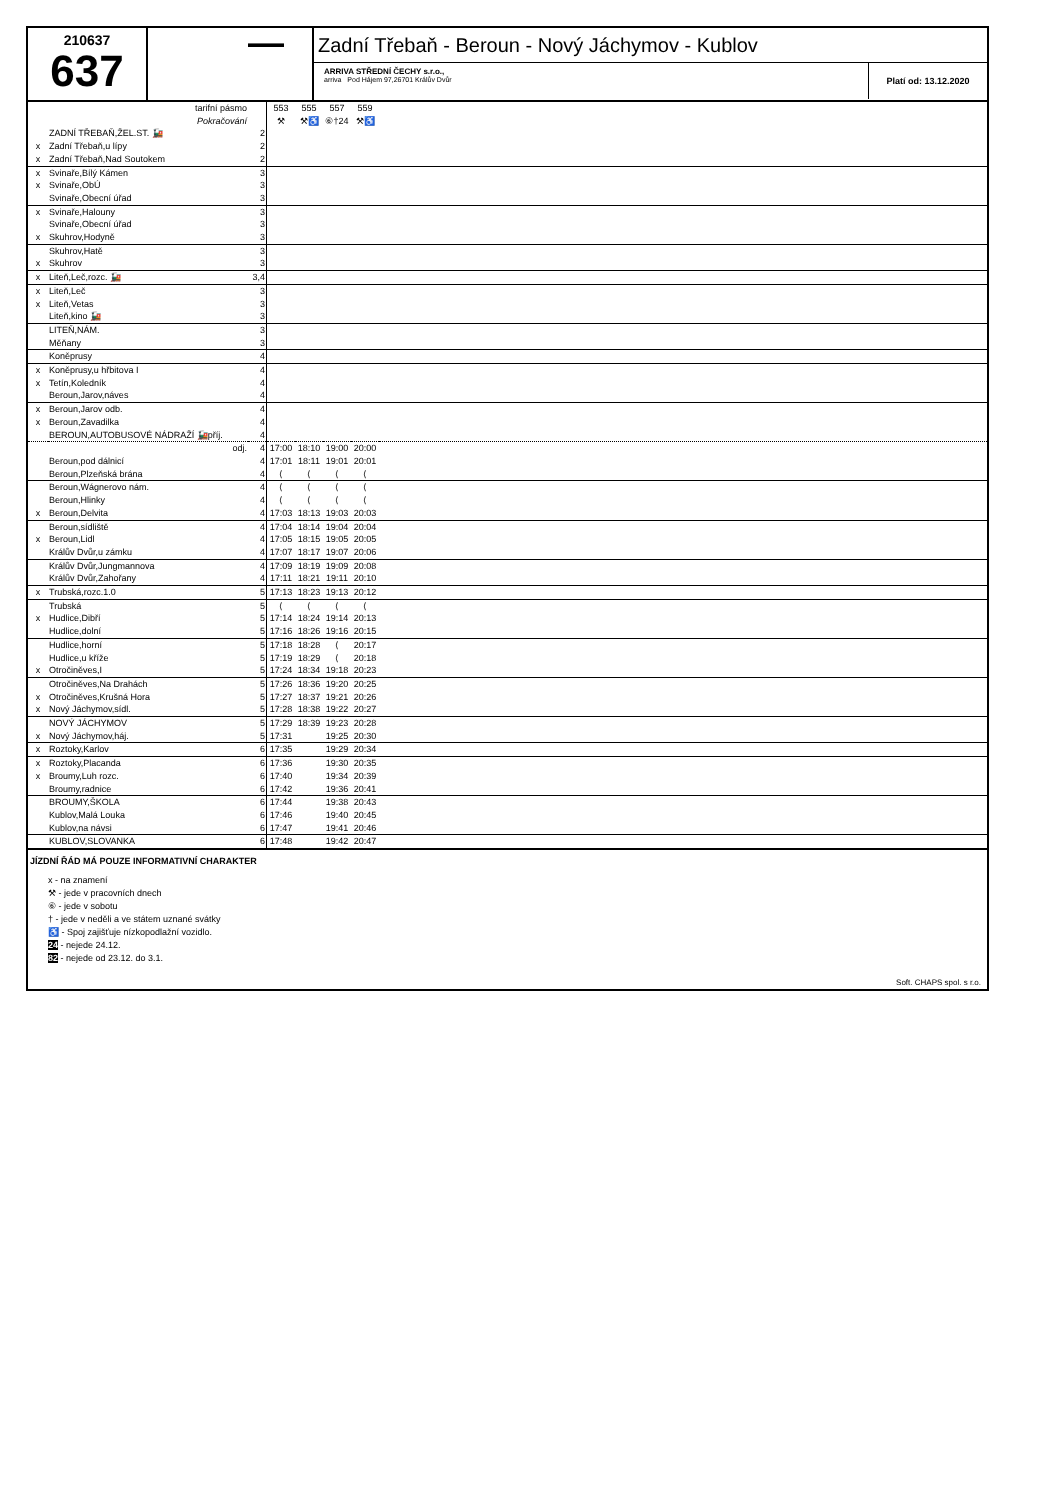210637
637
▬▬▬
Zadní Třebaň - Beroun - Nový Jáchymov - Kublov
ARRIVA STŘEDNÍ ČECHY s.r.o.,
arriva Pod Hájem 97,26701 Králův Dvůr
Platí od: 13.12.2020
| | tarifní pásmo | | 553 | 555 | 557 | 559 | |
| | Pokračování | | ⚒ | ⚒♿ | ⑥†24 | ⚒♿ | |
| | ZADNÍ TŘEBAŇ,ŽEL.ST. 🚂 | 2 | | | | | |
| x | Zadní Třebaň,u lípy | 2 | | | | | |
| x | Zadní Třebaň,Nad Soutokem | 2 | | | | | |
| x | Svinaře,Bílý Kámen | 3 | | | | | |
| x | Svinaře,ObÚ | 3 | | | | | |
| | Svinaře,Obecní úřad | 3 | | | | | |
| x | Svinaře,Halouny | 3 | | | | | |
| | Svinaře,Obecní úřad | 3 | | | | | |
| x | Skuhrov,Hodyně | 3 | | | | | |
| | Skuhrov,Hatě | 3 | | | | | |
| x | Skuhrov | 3 | | | | | |
| x | Liteň,Leč,rozc. 🚂 | 3,4 | | | | | |
| x | Liteň,Leč | 3 | | | | | |
| x | Liteň,Vetas | 3 | | | | | |
| | Liteň,kino 🚂 | 3 | | | | | |
| | LITEŇ,NÁM. | 3 | | | | | |
| | Měňany | 3 | | | | | |
| | Koněprusy | 4 | | | | | |
| x | Koněprusy,u hřbitova I | 4 | | | | | |
| x | Tetín,Koledník | 4 | | | | | |
| | Beroun,Jarov,náves | 4 | | | | | |
| x | Beroun,Jarov odb. | 4 | | | | | |
| x | Beroun,Zavadilka | 4 | | | | | |
| | BEROUN,AUTOBUSOVÉ NÁDRAŽÍ 🚂příj. | 4 | | | | | |
| | odj. | 4 | 17:00 | 18:10 | 19:00 | 20:00 | |
| | Beroun,pod dálnicí | 4 | 17:01 | 18:11 | 19:01 | 20:01 | |
| | Beroun,Plzeňská brána | 4 | ⟨ | ⟨ | ⟨ | ⟨ | |
| | Beroun,Wágnerovo nám. | 4 | ⟨ | ⟨ | ⟨ | ⟨ | |
| | Beroun,Hlinky | 4 | ⟨ | ⟨ | ⟨ | ⟨ | |
| x | Beroun,Delvita | 4 | 17:03 | 18:13 | 19:03 | 20:03 | |
| | Beroun,sídliště | 4 | 17:04 | 18:14 | 19:04 | 20:04 | |
| x | Beroun,Lidl | 4 | 17:05 | 18:15 | 19:05 | 20:05 | |
| | Králův Dvůr,u zámku | 4 | 17:07 | 18:17 | 19:07 | 20:06 | |
| | Králův Dvůr,Jungmannova | 4 | 17:09 | 18:19 | 19:09 | 20:08 | |
| | Králův Dvůr,Zahořany | 4 | 17:11 | 18:21 | 19:11 | 20:10 | |
| x | Trubská,rozc.1.0 | 5 | 17:13 | 18:23 | 19:13 | 20:12 | |
| | Trubská | 5 | ⟨ | ⟨ | ⟨ | ⟨ | |
| x | Hudlice,Dibří | 5 | 17:14 | 18:24 | 19:14 | 20:13 | |
| | Hudlice,dolní | 5 | 17:16 | 18:26 | 19:16 | 20:15 | |
| | Hudlice,horní | 5 | 17:18 | 18:28 | ⟨ | 20:17 | |
| | Hudlice,u kříže | 5 | 17:19 | 18:29 | ⟨ | 20:18 | |
| x | Otročiněves,I | 5 | 17:24 | 18:34 | 19:18 | 20:23 | |
| | Otročiněves,Na Drahách | 5 | 17:26 | 18:36 | 19:20 | 20:25 | |
| x | Otročiněves,Krušná Hora | 5 | 17:27 | 18:37 | 19:21 | 20:26 | |
| x | Nový Jáchymov,sídl. | 5 | 17:28 | 18:38 | 19:22 | 20:27 | |
| | NOVÝ JÁCHYMOV | 5 | 17:29 | 18:39 | 19:23 | 20:28 | |
| x | Nový Jáchymov,háj. | 5 | 17:31 | | 19:25 | 20:30 | |
| x | Roztoky,Karlov | 6 | 17:35 | | 19:29 | 20:34 | |
| x | Roztoky,Placanda | 6 | 17:36 | | 19:30 | 20:35 | |
| x | Broumy,Luh rozc. | 6 | 17:40 | | 19:34 | 20:39 | |
| | Broumy,radnice | 6 | 17:42 | | 19:36 | 20:41 | |
| | BROUMY,ŠKOLA | 6 | 17:44 | | 19:38 | 20:43 | |
| | Kublov,Malá Louka | 6 | 17:46 | | 19:40 | 20:45 | |
| | Kublov,na návsi | 6 | 17:47 | | 19:41 | 20:46 | |
| | KUBLOV,SLOVANKA | 6 | 17:48 | | 19:42 | 20:47 | |
JÍZDNÍ ŘÁD MÁ POUZE INFORMATIVNÍ CHARAKTER
x - na znamení
⚒ - jede v pracovních dnech
⑥ - jede v sobotu
† - jede v neděli a ve státem uznané svátky
♿ - Spoj zajišťuje nízkopodlažní vozidlo.
24 - nejede 24.12.
82 - nejede od 23.12. do 3.1.
Soft. CHAPS spol. s r.o.